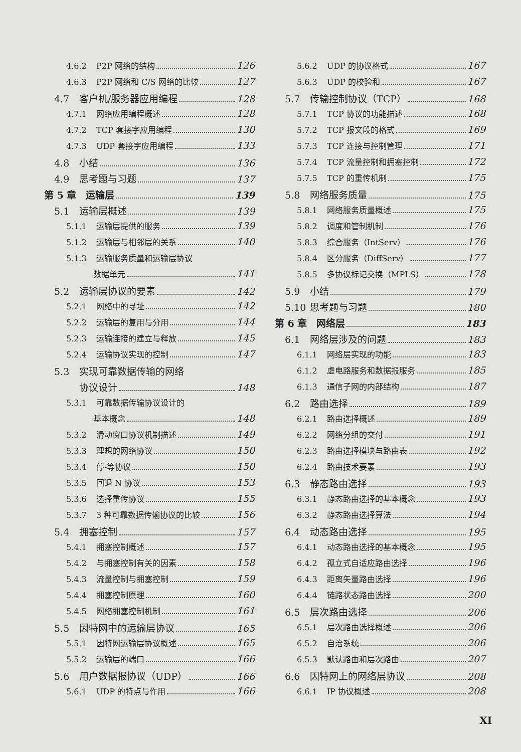4.6.2 P2P 网络的结构 126
4.6.3 P2P 网络和 C/S 网络的比较 127
4.7 客户机/服务器应用编程 128
4.7.1 网络应用编程概述 128
4.7.2 TCP 套接字应用编程 130
4.7.3 UDP 套接字应用编程 133
4.8 小结 136
4.9 思考题与习题 137
第 5 章　运输层 139
5.1 运输层概述 139
5.1.1 运输层提供的服务 139
5.1.2 运输层与相邻层的关系 140
5.1.3 运输服务质量和运输层协议
数据单元 141
5.2 运输层协议的要素 142
5.2.1 网络中的寻址 142
5.2.2 运输层的复用与分用 144
5.2.3 运输连接的建立与释放 145
5.2.4 运输协议实现的控制 147
5.3 实现可靠数据传输的网络
协议设计 148
5.3.1 可靠数据传输协议设计的
基本概念 148
5.3.2 滑动窗口协议机制描述 149
5.3.3 理想的网络协议 150
5.3.4 停-等协议 150
5.3.5 回退 N 协议 153
5.3.6 选择重传协议 155
5.3.7 3 种可靠数据传输协议的比较 156
5.4 拥塞控制 157
5.4.1 拥塞控制概述 157
5.4.2 与拥塞控制有关的因素 158
5.4.3 流量控制与拥塞控制 159
5.4.4 拥塞控制原理 160
5.4.5 网络拥塞控制机制 161
5.5 因特网中的运输层协议 165
5.5.1 因特网运输层协议概述 165
5.5.2 运输层的端口 166
5.6 用户数据报协议（UDP） 166
5.6.1 UDP 的特点与作用 166
5.6.2 UDP 的协议格式 167
5.6.3 UDP 的校验和 167
5.7 传输控制协议（TCP） 168
5.7.1 TCP 协议的功能描述 168
5.7.2 TCP 报文段的格式 169
5.7.3 TCP 连接与控制管理 171
5.7.4 TCP 流量控制和拥塞控制 172
5.7.5 TCP 的重传机制 175
5.8 网络服务质量 175
5.8.1 网络服务质量概述 175
5.8.2 调度和管制机制 176
5.8.3 综合服务（IntServ） 176
5.8.4 区分服务（DiffServ） 177
5.8.5 多协议标记交换（MPLS） 178
5.9 小结 179
5.10 思考题与习题 180
第 6 章　网络层 183
6.1 网络层涉及的问题 183
6.1.1 网络层实现的功能 183
6.1.2 虚电路服务和数据报服务 185
6.1.3 通信子网的内部结构 187
6.2 路由选择 189
6.2.1 路由选择概述 189
6.2.2 网络分组的交付 191
6.2.3 路由选择模块与路由表 192
6.2.4 路由技术要素 193
6.3 静态路由选择 193
6.3.1 静态路由选择的基本概念 193
6.3.2 静态路由选择算法 194
6.4 动态路由选择 195
6.4.1 动态路由选择的基本概念 195
6.4.2 孤立式自适应路由选择 196
6.4.3 距离矢量路由选择 196
6.4.4 链路状态路由选择 200
6.5 层次路由选择 206
6.5.1 层次路由选择概述 206
6.5.2 自治系统 206
6.5.3 默认路由和层次路由 207
6.6 因特网上的网络层协议 208
6.6.1 IP 协议概述 208
XI